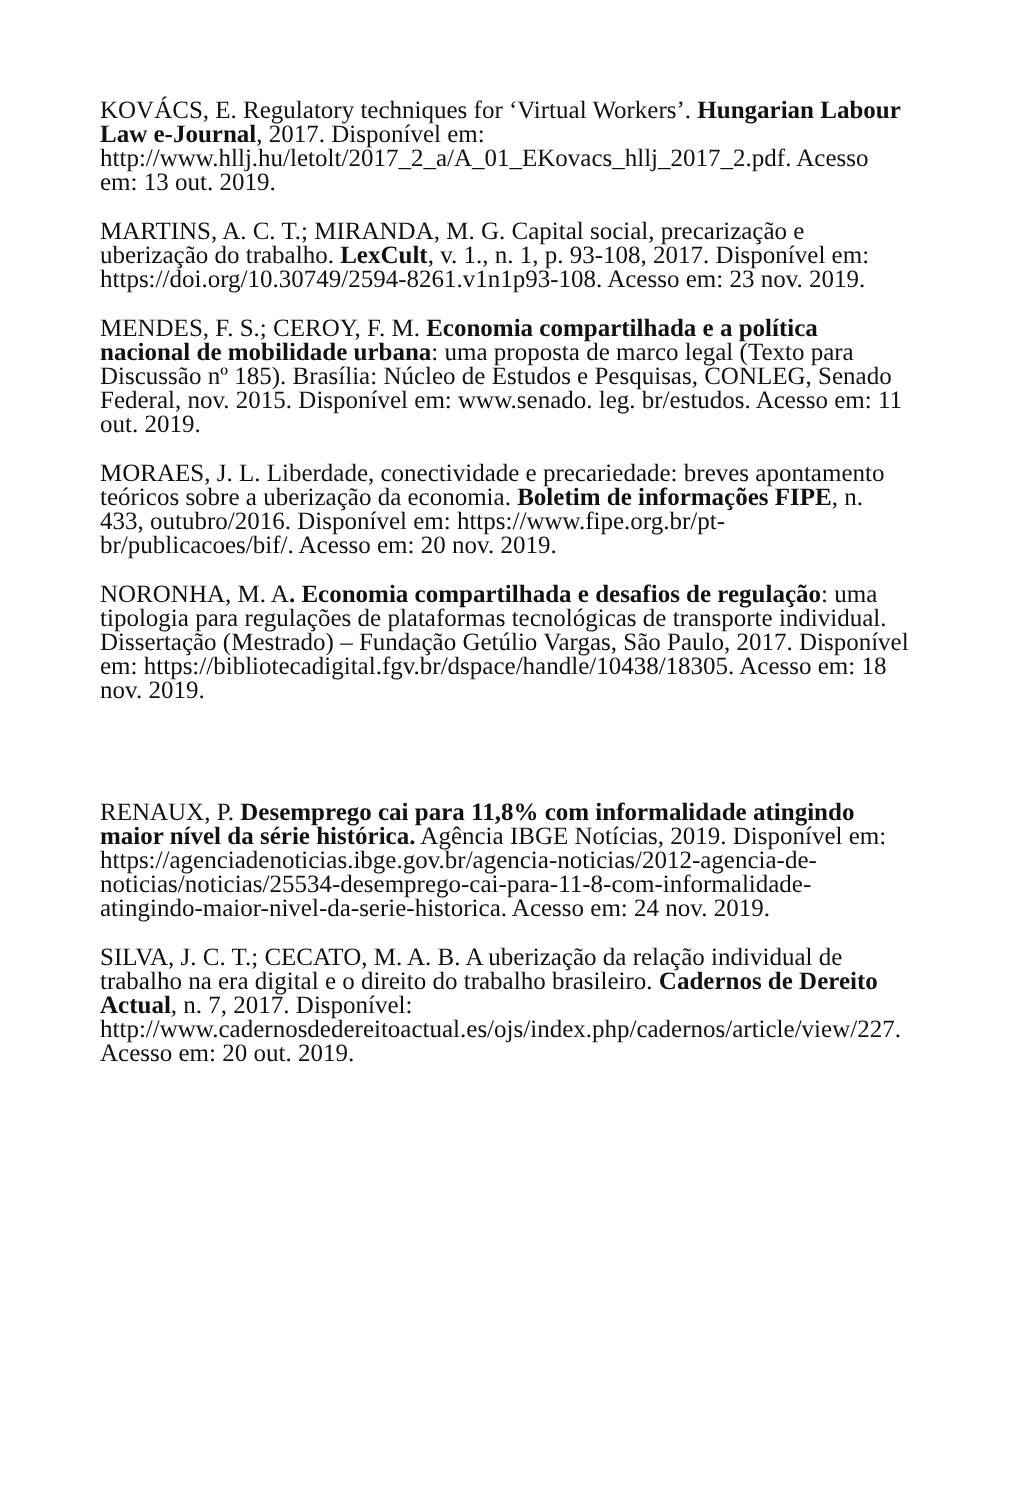KOVÁCS, E. Regulatory techniques for ‘Virtual Workers’. Hungarian Labour Law e-Journal, 2017. Disponível em: http://www.hllj.hu/letolt/2017_2_a/A_01_EKovacs_hllj_2017_2.pdf. Acesso em: 13 out. 2019.
MARTINS, A. C. T.; MIRANDA, M. G. Capital social, precarização e uberização do trabalho. LexCult, v. 1., n. 1, p. 93-108, 2017. Disponível em: https://doi.org/10.30749/2594-8261.v1n1p93-108. Acesso em: 23 nov. 2019.
MENDES, F. S.; CEROY, F. M. Economia compartilhada e a política nacional de mobilidade urbana: uma proposta de marco legal (Texto para Discussão nº 185). Brasília: Núcleo de Estudos e Pesquisas, CONLEG, Senado Federal, nov. 2015. Disponível em: www.senado. leg. br/estudos. Acesso em: 11 out. 2019.
MORAES, J. L. Liberdade, conectividade e precariedade: breves apontamento teóricos sobre a uberização da economia. Boletim de informações FIPE, n. 433, outubro/2016. Disponível em: https://www.fipe.org.br/pt-br/publicacoes/bif/. Acesso em: 20 nov. 2019.
NORONHA, M. A. Economia compartilhada e desafios de regulação: uma tipologia para regulações de plataformas tecnológicas de transporte individual. Dissertação (Mestrado) – Fundação Getúlio Vargas, São Paulo, 2017. Disponível em: https://bibliotecadigital.fgv.br/dspace/handle/10438/18305. Acesso em: 18 nov. 2019.
RENAUX, P. Desemprego cai para 11,8% com informalidade atingindo maior nível da série histórica. Agência IBGE Notícias, 2019. Disponível em: https://agenciadenoticias.ibge.gov.br/agencia-noticias/2012-agencia-de-noticias/noticias/25534-desemprego-cai-para-11-8-com-informalidade-atingindo-maior-nivel-da-serie-historica. Acesso em: 24 nov. 2019.
SILVA, J. C. T.; CECATO, M. A. B. A uberização da relação individual de trabalho na era digital e o direito do trabalho brasileiro. Cadernos de Dereito Actual, n. 7, 2017. Disponível: http://www.cadernosdedereitoactual.es/ojs/index.php/cadernos/article/view/227. Acesso em: 20 out. 2019.